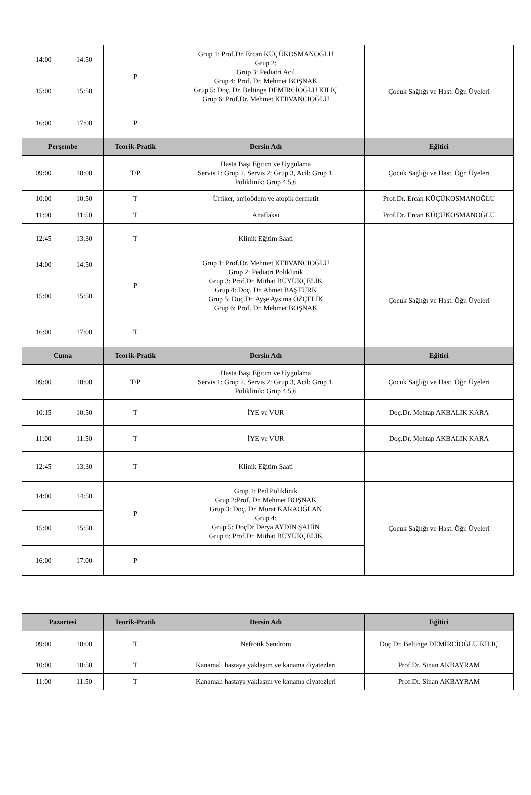| 14:00 | 14:50 | P | Grup 1: Prof.Dr. Ercan KÜÇÜKOSMANOĞLU Grup 2: Grup 3: Pediatri Acil Grup 4: Prof. Dr. Mehmet BOŞNAK Grup 5: Doç. Dr. Beltinge DEMİRCİOĞLU KILIÇ Grup 6: Prof.Dr. Mehmet KERVANCIOĞLU | Çocuk Sağlığı ve Hast. Öğr. Üyeleri |
| 15:00 | 15:50 | | | |
| 16:00 | 17:00 | P | | |
| Perşembe | | Teorik-Pratik | Dersin Adı | Eğitici |
| 09:00 | 10:00 | T/P | Hasta Başı Eğitim ve Uygulama Servis 1: Grup 2, Servis 2: Grup 3, Acil: Grup 1, Poliklinik: Grup 4,5,6 | Çocuk Sağlığı ve Hast. Öğr. Üyeleri |
| 10:00 | 10:50 | T | Ürtiker, anjioödem ve atopik dermatit | Prof.Dr. Ercan KÜÇÜKOSMANOĞLU |
| 11:00 | 11:50 | T | Anaflaksi | Prof.Dr. Ercan KÜÇÜKOSMANOĞLU |
| 12:45 | 13:30 | T | Klinik Eğitim Saati | |
| 14:00 | 14:50 | P | Grup 1: Prof.Dr. Mehmet KERVANCIOĞLU Grup 2: Pediatri Poliklinik Grup 3: Prof.Dr. Mithat BÜYÜKÇELİK Grup 4: Doç. Dr. Ahmet BAŞTÜRK Grup 5: Doç.Dr. Ayşe Aysima ÖZÇELİK Grup 6: Prof. Dr. Mehmet BOŞNAK | Çocuk Sağlığı ve Hast. Öğr. Üyeleri |
| 15:00 | 15:50 | | | |
| 16:00 | 17:00 | T | | |
| Cuma | | Teorik-Pratik | Dersin Adı | Eğitici |
| 09:00 | 10:00 | T/P | Hasta Başı Eğitim ve Uygulama Servis 1: Grup 2, Servis 2: Grup 3, Acil: Grup 1, Poliklinik: Grup 4,5,6 | Çocuk Sağlığı ve Hast. Öğr. Üyeleri |
| 10:15 | 10:50 | T | İYE ve VUR | Doç.Dr. Mehtap AKBALIK KARA |
| 11:00 | 11:50 | T | İYE ve VUR | Doç.Dr. Mehtap AKBALIK KARA |
| 12:45 | 13:30 | T | Klinik Eğitim Saati | |
| 14:00 | 14:50 | P | Grup 1: Ped Poliklinik Grup 2:Prof. Dr. Mehmet BOŞNAK Grup 3: Doç. Dr. Murat KARAOĞLAN Grup 4: Grup 5: DoçDr Derya AYDIN ŞAHİN Grup 6: Prof.Dr. Mithat BÜYÜKÇELİK | Çocuk Sağlığı ve Hast. Öğr. Üyeleri |
| 15:00 | 15:50 | | | |
| 16:00 | 17:00 | P | | |
| Pazartesi | | Teorik-Pratik | Dersin Adı | Eğitici |
| --- | --- | --- | --- | --- |
| 09:00 | 10:00 | T | Nefrotik Sendrom | Doç.Dr. Beltinge DEMİRCİOĞLU KILIÇ |
| 10:00 | 10:50 | T | Kanamalı hastaya yaklaşım ve kanama diyatezleri | Prof.Dr. Sinan AKBAYRAM |
| 11:00 | 11:50 | T | Kanamalı hastaya yaklaşım ve kanama diyatezleri | Prof.Dr. Sinan AKBAYRAM |